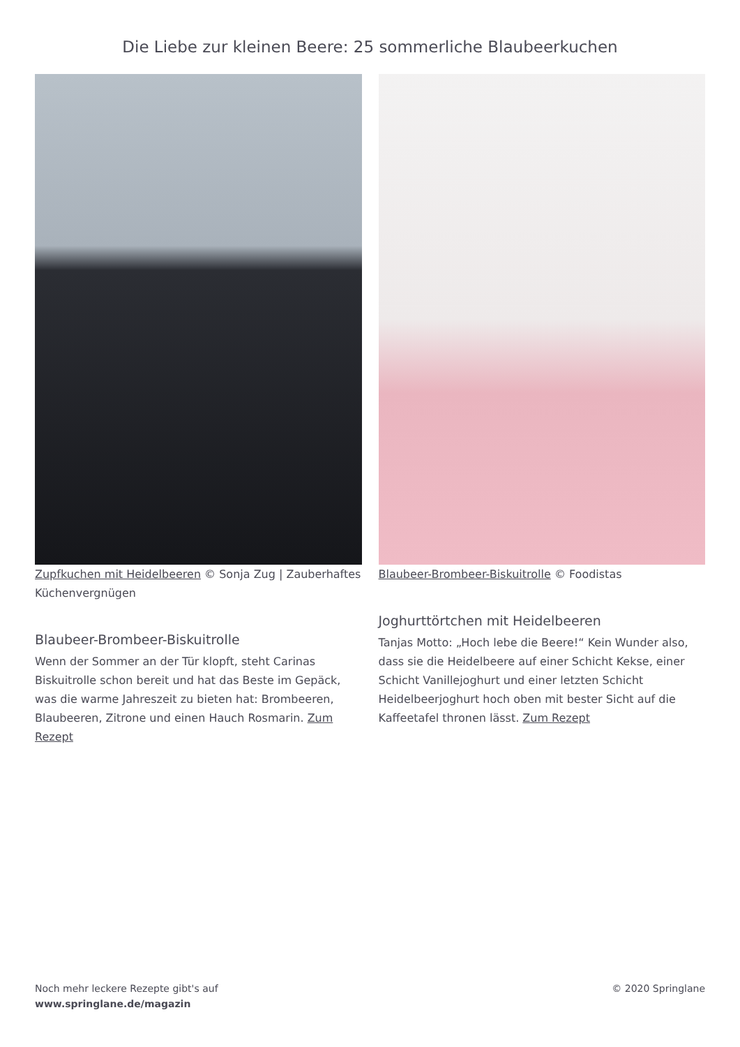Die Liebe zur kleinen Beere: 25 sommerliche Blaubeerkuchen
Zupfkuchen mit Heidelbeeren © Sonja Zug | Zauberhaftes Küchenvergnügen
Blaubeer-Brombeer-Biskuitrolle
Wenn der Sommer an der Tür klopft, steht Carinas Biskuitrolle schon bereit und hat das Beste im Gepäck, was die warme Jahreszeit zu bieten hat: Brombeeren, Blaubeeren, Zitrone und einen Hauch Rosmarin. Zum Rezept
Blaubeer-Brombeer-Biskuitrolle © Foodistas
Joghurttörtchen mit Heidelbeeren
Tanjas Motto: „Hoch lebe die Beere!“ Kein Wunder also, dass sie die Heidelbeere auf einer Schicht Kekse, einer Schicht Vanillejoghurt und einer letzten Schicht Heidelbeerjoghurt hoch oben mit bester Sicht auf die Kaffeetafel thronen lässt. Zum Rezept
Noch mehr leckere Rezepte gibt's auf
www.springlane.de/magazin
© 2020 Springlane